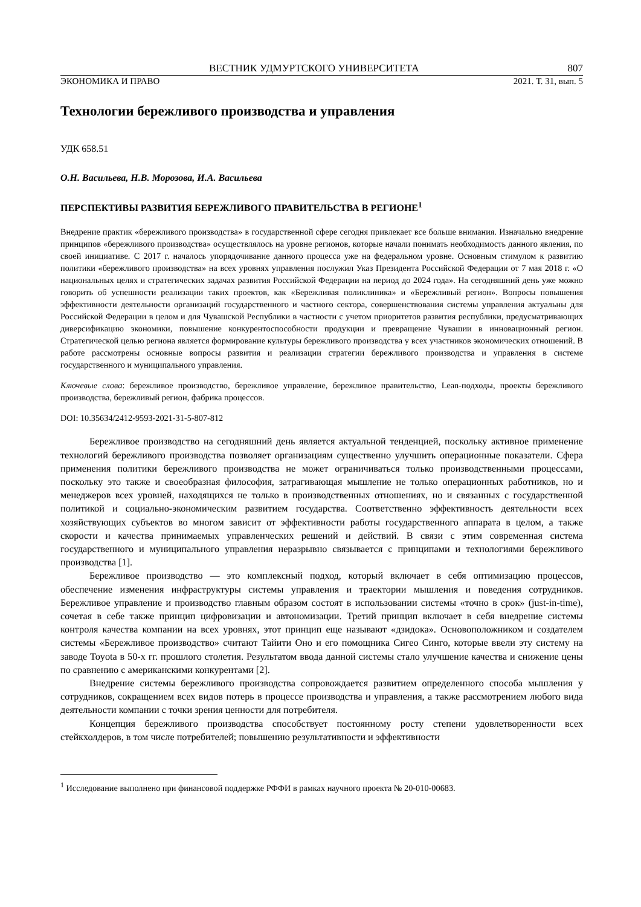ВЕСТНИК УДМУРТСКОГО УНИВЕРСИТЕТА 807
ЭКОНОМИКА И ПРАВО 2021. Т. 31, вып. 5
Технологии бережливого производства и управления
УДК 658.51
О.Н. Васильева, Н.В. Морозова, И.А. Васильева
ПЕРСПЕКТИВЫ РАЗВИТИЯ БЕРЕЖЛИВОГО ПРАВИТЕЛЬСТВА В РЕГИОНЕ<sup>1</sup>
Внедрение практик «бережливого производства» в государственной сфере сегодня привлекает все больше внимания. Изначально внедрение принципов «бережливого производства» осуществлялось на уровне регионов, которые начали понимать необходимость данного явления, по своей инициативе. С 2017 г. началось упорядочивание данного процесса уже на федеральном уровне. Основным стимулом к развитию политики «бережливого производства» на всех уровнях управления послужил Указ Президента Российской Федерации от 7 мая 2018 г. «О национальных целях и стратегических задачах развития Российской Федерации на период до 2024 года». На сегодняшний день уже можно говорить об успешности реализации таких проектов, как «Бережливая поликлиника» и «Бережливый регион». Вопросы повышения эффективности деятельности организаций государственного и частного сектора, совершенствования системы управления актуальны для Российской Федерации в целом и для Чувашской Республики в частности с учетом приоритетов развития республики, предусматривающих диверсификацию экономики, повышение конкурентоспособности продукции и превращение Чувашии в инновационный регион. Стратегической целью региона является формирование культуры бережливого производства у всех участников экономических отношений. В работе рассмотрены основные вопросы развития и реализации стратегии бережливого производства и управления в системе государственного и муниципального управления.
Ключевые слова: бережливое производство, бережливое управление, бережливое правительство, Lean-подходы, проекты бережливого производства, бережливый регион, фабрика процессов.
DOI: 10.35634/2412-9593-2021-31-5-807-812
Бережливое производство на сегодняшний день является актуальной тенденцией, поскольку активное применение технологий бережливого производства позволяет организациям существенно улучшить операционные показатели. Сфера применения политики бережливого производства не может ограничиваться только производственными процессами, поскольку это также и своеобразная философия, затрагивающая мышление не только операционных работников, но и менеджеров всех уровней, находящихся не только в производственных отношениях, но и связанных с государственной политикой и социально-экономическим развитием государства. Соответственно эффективность деятельности всех хозяйствующих субъектов во многом зависит от эффективности работы государственного аппарата в целом, а также скорости и качества принимаемых управленческих решений и действий. В связи с этим современная система государственного и муниципального управления неразрывно связывается с принципами и технологиями бережливого производства [1].
Бережливое производство — это комплексный подход, который включает в себя оптимизацию процессов, обеспечение изменения инфраструктуры системы управления и траектории мышления и поведения сотрудников. Бережливое управление и производство главным образом состоят в использовании системы «точно в срок» (just-in-time), сочетая в себе также принцип цифровизации и автономизации. Третий принцип включает в себя внедрение системы контроля качества компании на всех уровнях, этот принцип еще называют «дзидока». Основоположником и создателем системы «Бережливое производство» считают Тайити Оно и его помощника Сигео Синго, которые ввели эту систему на заводе Toyota в 50-х гг. прошлого столетия. Результатом ввода данной системы стало улучшение качества и снижение цены по сравнению с американскими конкурентами [2].
Внедрение системы бережливого производства сопровождается развитием определенного способа мышления у сотрудников, сокращением всех видов потерь в процессе производства и управления, а также рассмотрением любого вида деятельности компании с точки зрения ценности для потребителя.
Концепция бережливого производства способствует постоянному росту степени удовлетворенности всех стейкхолдеров, в том числе потребителей; повышению результативности и эффективности
<sup>1</sup> Исследование выполнено при финансовой поддержке РФФИ в рамках научного проекта № 20-010-00683.